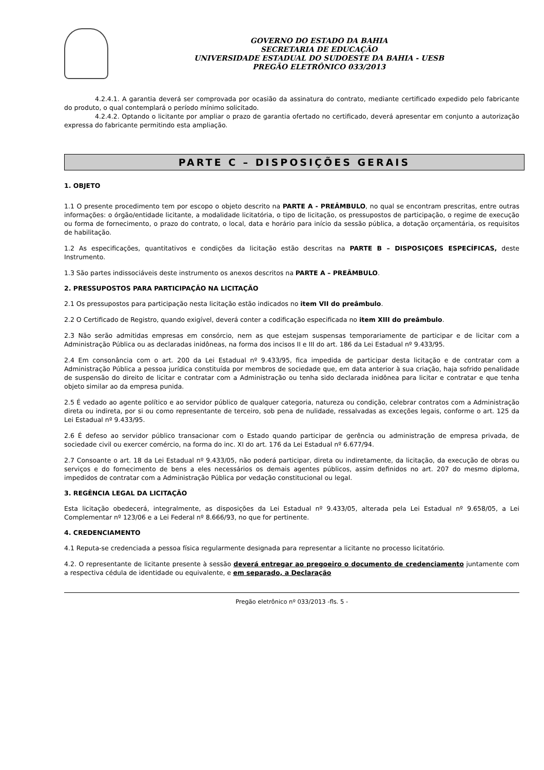GOVERNO DO ESTADO DA BAHIA
SECRETARIA DE EDUCAÇÃO
UNIVERSIDADE ESTADUAL DO SUDOESTE DA BAHIA - UESB
PREGÃO ELETRÔNICO 033/2013
4.2.4.1. A garantia deverá ser comprovada por ocasião da assinatura do contrato, mediante certificado expedido pelo fabricante do produto, o qual contemplará o período mínimo solicitado.
4.2.4.2. Optando o licitante por ampliar o prazo de garantia ofertado no certificado, deverá apresentar em conjunto a autorização expressa do fabricante permitindo esta ampliação.
PARTE C – DISPOSIÇÕES GERAIS
1. OBJETO
1.1 O presente procedimento tem por escopo o objeto descrito na PARTE A - PREÂMBULO, no qual se encontram prescritas, entre outras informações: o órgão/entidade licitante, a modalidade licitatória, o tipo de licitação, os pressupostos de participação, o regime de execução ou forma de fornecimento, o prazo do contrato, o local, data e horário para início da sessão pública, a dotação orçamentária, os requisitos de habilitação.
1.2 As especificações, quantitativos e condições da licitação estão descritas na PARTE B – DISPOSIÇOES ESPECÍFICAS, deste Instrumento.
1.3 São partes indissociáveis deste instrumento os anexos descritos na PARTE A – PREÂMBULO.
2. PRESSUPOSTOS PARA PARTICIPAÇÃO NA LICITAÇÃO
2.1 Os pressupostos para participação nesta licitação estão indicados no item VII do preâmbulo.
2.2 O Certificado de Registro, quando exigível, deverá conter a codificação especificada no item XIII do preâmbulo.
2.3 Não serão admitidas empresas em consórcio, nem as que estejam suspensas temporariamente de participar e de licitar com a Administração Pública ou as declaradas inidôneas, na forma dos incisos II e III do art. 186 da Lei Estadual nº 9.433/95.
2.4 Em consonância com o art. 200 da Lei Estadual nº 9.433/95, fica impedida de participar desta licitação e de contratar com a Administração Pública a pessoa jurídica constituída por membros de sociedade que, em data anterior à sua criação, haja sofrido penalidade de suspensão do direito de licitar e contratar com a Administração ou tenha sido declarada inidônea para licitar e contratar e que tenha objeto similar ao da empresa punida.
2.5 É vedado ao agente político e ao servidor público de qualquer categoria, natureza ou condição, celebrar contratos com a Administração direta ou indireta, por si ou como representante de terceiro, sob pena de nulidade, ressalvadas as exceções legais, conforme o art. 125 da Lei Estadual nº 9.433/95.
2.6 É defeso ao servidor público transacionar com o Estado quando participar de gerência ou administração de empresa privada, de sociedade civil ou exercer comércio, na forma do inc. XI do art. 176 da Lei Estadual nº 6.677/94.
2.7 Consoante o art. 18 da Lei Estadual nº 9.433/05, não poderá participar, direta ou indiretamente, da licitação, da execução de obras ou serviços e do fornecimento de bens a eles necessários os demais agentes públicos, assim definidos no art. 207 do mesmo diploma, impedidos de contratar com a Administração Pública por vedação constitucional ou legal.
3. REGÊNCIA LEGAL DA LICITAÇÃO
Esta licitação obedecerá, integralmente, as disposições da Lei Estadual nº 9.433/05, alterada pela Lei Estadual nº 9.658/05, a Lei Complementar nº 123/06 e a Lei Federal nº 8.666/93, no que for pertinente.
4. CREDENCIAMENTO
4.1 Reputa-se credenciada a pessoa física regularmente designada para representar a licitante no processo licitatório.
4.2. O representante de licitante presente à sessão deverá entregar ao pregoeiro o documento de credenciamento juntamente com a respectiva cédula de identidade ou equivalente, e em separado, a Declaração
Pregão eletrônico nº 033/2013 -fls. 5 -